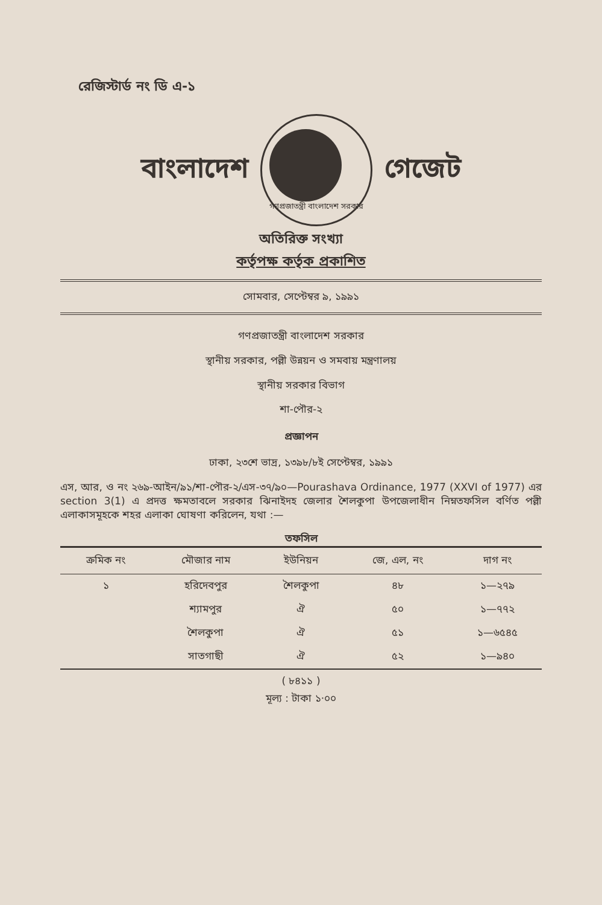রেজিস্টার্ড নং ডি এ-১
বাংলাদেশ
গণপ্রজাতন্ত্রী বাংলাদেশ সরকার
গেজেট
অতিরিক্ত সংখ্যা
কর্তৃপক্ষ কর্তৃক প্রকাশিত
সোমবার, সেপ্টেম্বর ৯, ১৯৯১
গণপ্রজাতন্ত্রী বাংলাদেশ সরকার
স্থানীয় সরকার, পল্লী উন্নয়ন ও সমবায় মন্ত্রণালয়
স্থানীয় সরকার বিভাগ
শা-পৌর-২
প্রজ্ঞাপন
ঢাকা, ২৩শে ভাদ্র, ১৩৯৮/৮ই সেপ্টেম্বর, ১৯৯১
এস, আর, ও নং ২৬৯-আইন/৯১/শা-পৌর-২/এস-৩৭/৯০—Pourashava Ordinance, 1977 (XXVI of 1977) এর section 3(1) এ প্রদত্ত ক্ষমতাবলে সরকার ঝিনাইদহ জেলার শৈলকুপা উপজেলাধীন নিম্নতফসিল বর্ণিত পল্লী এলাকাসমূহকে শহর এলাকা ঘোষণা করিলেন, যথা :—
তফসিল
| ক্রমিক নং | মৌজার নাম | ইউনিয়ন | জে, এল, নং | দাগ নং |
| --- | --- | --- | --- | --- |
| ১ | হরিদেবপুর | শৈলকুপা | ৪৮ | ১—২৭৯ |
| | শ্যামপুর | ঐ | ৫০ | ১—৭৭২ |
| | শৈলকুপা | ঐ | ৫১ | ১—৬৫৪৫ |
| | সাতগাছী | ঐ | ৫২ | ১—৯৪০ |
( ৮৪১১ )
মূল্য : টাকা ১·০০